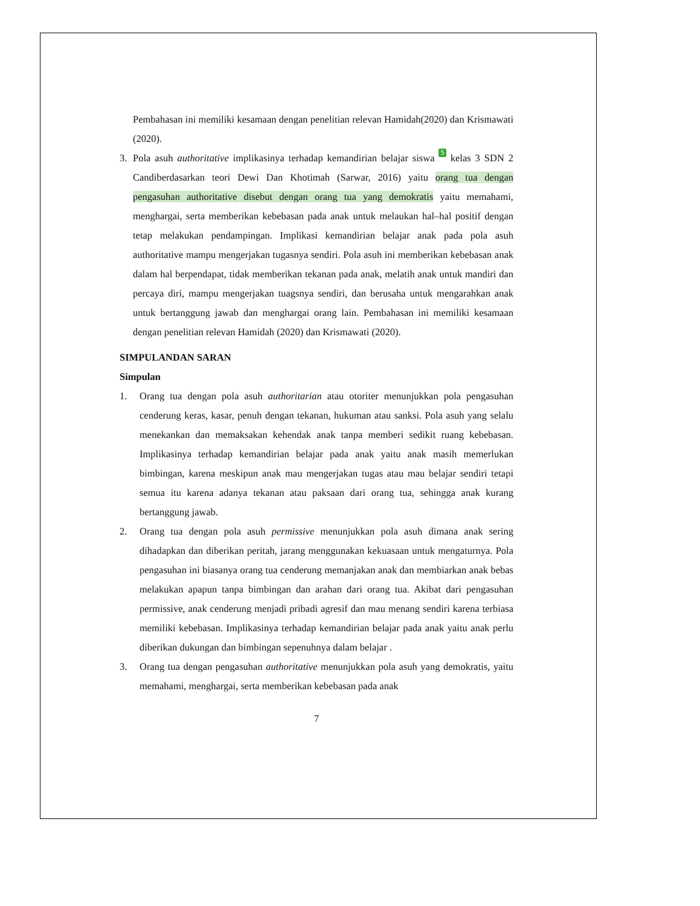Pembahasan ini memiliki kesamaan dengan penelitian relevan Hamidah(2020) dan Krismawati (2020).
3. Pola asuh authoritative implikasinya terhadap kemandirian belajar siswa 5 kelas 3 SDN 2 Candiberdasarkan teori Dewi Dan Khotimah (Sarwar, 2016) yaitu orang tua dengan pengasuhan authoritative disebut dengan orang tua yang demokratis yaitu memahami, menghargai, serta memberikan kebebasan pada anak untuk melaukan hal–hal positif dengan tetap melakukan pendampingan. Implikasi kemandirian belajar anak pada pola asuh authoritative mampu mengerjakan tugasnya sendiri. Pola asuh ini memberikan kebebasan anak dalam hal berpendapat, tidak memberikan tekanan pada anak, melatih anak untuk mandiri dan percaya diri, mampu mengerjakan tuagsnya sendiri, dan berusaha untuk mengarahkan anak untuk bertanggung jawab dan menghargai orang lain. Pembahasan ini memiliki kesamaan dengan penelitian relevan Hamidah (2020) dan Krismawati (2020).
SIMPULANDAN SARAN
Simpulan
1. Orang tua dengan pola asuh authoritarian atau otoriter menunjukkan pola pengasuhan cenderung keras, kasar, penuh dengan tekanan, hukuman atau sanksi. Pola asuh yang selalu menekankan dan memaksakan kehendak anak tanpa memberi sedikit ruang kebebasan. Implikasinya terhadap kemandirian belajar pada anak yaitu anak masih memerlukan bimbingan, karena meskipun anak mau mengerjakan tugas atau mau belajar sendiri tetapi semua itu karena adanya tekanan atau paksaan dari orang tua, sehingga anak kurang bertanggung jawab.
2. Orang tua dengan pola asuh permissive menunjukkan pola asuh dimana anak sering dihadapkan dan diberikan peritah, jarang menggunakan kekuasaan untuk mengaturnya. Pola pengasuhan ini biasanya orang tua cenderung memanjakan anak dan membiarkan anak bebas melakukan apapun tanpa bimbingan dan arahan dari orang tua. Akibat dari pengasuhan permissive, anak cenderung menjadi pribadi agresif dan mau menang sendiri karena terbiasa memiliki kebebasan. Implikasinya terhadap kemandirian belajar pada anak yaitu anak perlu diberikan dukungan dan bimbingan sepenuhnya dalam belajar .
3. Orang tua dengan pengasuhan authoritative menunjukkan pola asuh yang demokratis, yaitu memahami, menghargai, serta memberikan kebebasan pada anak
7